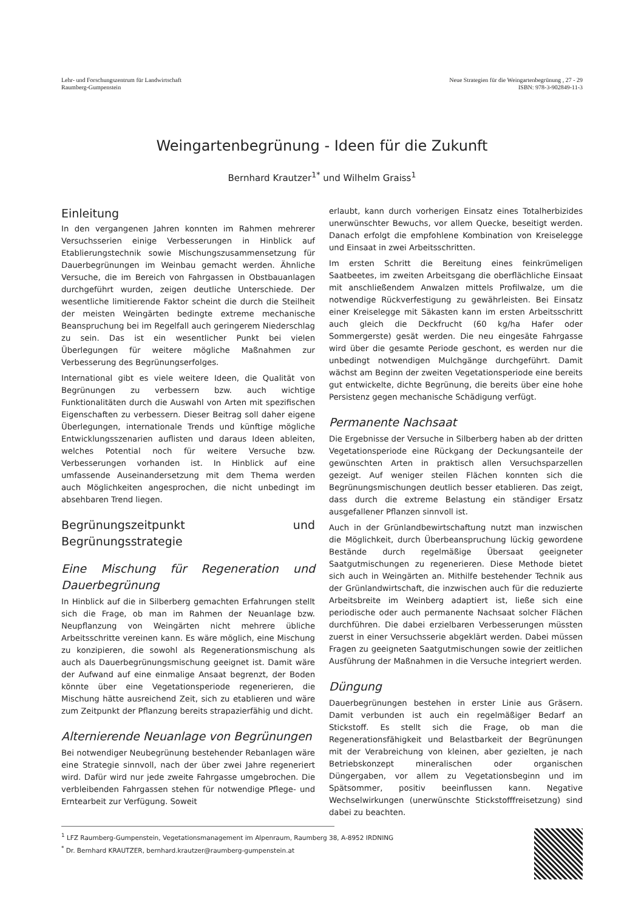Lehr- und Forschungszentrum für Landwirtschaft
Raumberg-Gumpenstein
Neue Strategien für die Weingartenbegrünung , 27 - 29
ISBN: 978-3-902849-11-3
Weingartenbegrünung - Ideen für die Zukunft
Bernhard Krautzer<sup>1*</sup> und Wilhelm Graiss<sup>1</sup>
Einleitung
In den vergangenen Jahren konnten im Rahmen mehrerer Versuchsserien einige Verbesserungen in Hinblick auf Etablierungstechnik sowie Mischungszusammensetzung für Dauerbegrünungen im Weinbau gemacht werden. Ähnliche Versuche, die im Bereich von Fahrgassen in Obstbauanlagen durchgeführt wurden, zeigen deutliche Unterschiede. Der wesentliche limitierende Faktor scheint die durch die Steilheit der meisten Weingärten bedingte extreme mechanische Beanspruchung bei im Regelfall auch geringerem Niederschlag zu sein. Das ist ein wesentlicher Punkt bei vielen Überlegungen für weitere mögliche Maßnahmen zur Verbesserung des Begrünungserfolges.
International gibt es viele weitere Ideen, die Qualität von Begrünungen zu verbessern bzw. auch wichtige Funktionalitäten durch die Auswahl von Arten mit spezifischen Eigenschaften zu verbessern. Dieser Beitrag soll daher eigene Überlegungen, internationale Trends und künftige mögliche Entwicklungsszenarien auflisten und daraus Ideen ableiten, welches Potential noch für weitere Versuche bzw. Verbesserungen vorhanden ist. In Hinblick auf eine umfassende Auseinandersetzung mit dem Thema werden auch Möglichkeiten angesprochen, die nicht unbedingt im absehbaren Trend liegen.
Begrünungszeitpunkt und Begrünungsstrategie
Eine Mischung für Regeneration und Dauerbegrünung
In Hinblick auf die in Silberberg gemachten Erfahrungen stellt sich die Frage, ob man im Rahmen der Neuanlage bzw. Neupflanzung von Weingärten nicht mehrere übliche Arbeitsschritte vereinen kann. Es wäre möglich, eine Mischung zu konzipieren, die sowohl als Regenerationsmischung als auch als Dauerbegrünungsmischung geeignet ist. Damit wäre der Aufwand auf eine einmalige Ansaat begrenzt, der Boden könnte über eine Vegetationsperiode regenerieren, die Mischung hätte ausreichend Zeit, sich zu etablieren und wäre zum Zeitpunkt der Pflanzung bereits strapazierfähig und dicht.
Alternierende Neuanlage von Begrünungen
Bei notwendiger Neubegrünung bestehender Rebanlagen wäre eine Strategie sinnvoll, nach der über zwei Jahre regeneriert wird. Dafür wird nur jede zweite Fahrgasse umgebrochen. Die verbleibenden Fahrgassen stehen für notwendige Pflege- und Erntearbeit zur Verfügung. Soweit
erlaubt, kann durch vorherigen Einsatz eines Totalherbizides unerwünschter Bewuchs, vor allem Quecke, beseitigt werden. Danach erfolgt die empfohlene Kombination von Kreiselegge und Einsaat in zwei Arbeitsschritten.
Im ersten Schritt die Bereitung eines feinkrümeligen Saatbeetes, im zweiten Arbeitsgang die oberflächliche Einsaat mit anschließendem Anwalzen mittels Profilwalze, um die notwendige Rückverfestigung zu gewährleisten. Bei Einsatz einer Kreiselegge mit Säkasten kann im ersten Arbeitsschritt auch gleich die Deckfrucht (60 kg/ha Hafer oder Sommergerste) gesät werden. Die neu eingesäte Fahrgasse wird über die gesamte Periode geschont, es werden nur die unbedingt notwendigen Mulchgänge durchgeführt. Damit wächst am Beginn der zweiten Vegetationsperiode eine bereits gut entwickelte, dichte Begrünung, die bereits über eine hohe Persistenz gegen mechanische Schädigung verfügt.
Permanente Nachsaat
Die Ergebnisse der Versuche in Silberberg haben ab der dritten Vegetationsperiode eine Rückgang der Deckungsanteile der gewünschten Arten in praktisch allen Versuchsparzellen gezeigt. Auf weniger steilen Flächen konnten sich die Begrünungsmischungen deutlich besser etablieren. Das zeigt, dass durch die extreme Belastung ein ständiger Ersatz ausgefallener Pflanzen sinnvoll ist.
Auch in der Grünlandbewirtschaftung nutzt man inzwischen die Möglichkeit, durch Überbeanspruchung lückig gewordene Bestände durch regelmäßige Übersaat geeigneter Saatgutmischungen zu regenerieren. Diese Methode bietet sich auch in Weingärten an. Mithilfe bestehender Technik aus der Grünlandwirtschaft, die inzwischen auch für die reduzierte Arbeitsbreite im Weinberg adaptiert ist, ließe sich eine periodische oder auch permanente Nachsaat solcher Flächen durchführen. Die dabei erzielbaren Verbesserungen müssten zuerst in einer Versuchsserie abgeklärt werden. Dabei müssen Fragen zu geeigneten Saatgutmischungen sowie der zeitlichen Ausführung der Maßnahmen in die Versuche integriert werden.
Düngung
Dauerbegrünungen bestehen in erster Linie aus Gräsern. Damit verbunden ist auch ein regelmäßiger Bedarf an Stickstoff. Es stellt sich die Frage, ob man die Regenerationsfähigkeit und Belastbarkeit der Begrünungen mit der Verabreichung von kleinen, aber gezielten, je nach Betriebskonzept mineralischen oder organischen Düngergaben, vor allem zu Vegetationsbeginn und im Spätsommer, positiv beeinflussen kann. Negative Wechselwirkungen (unerwünschte Stickstofffreisetzung) sind dabei zu beachten.
<sup>1</sup> LFZ Raumberg-Gumpenstein, Vegetationsmanagement im Alpenraum, Raumberg 38, A-8952 IRDNING
<sup>*</sup> Dr. Bernhard KRAUTZER, bernhard.krautzer@raumberg-gumpenstein.at